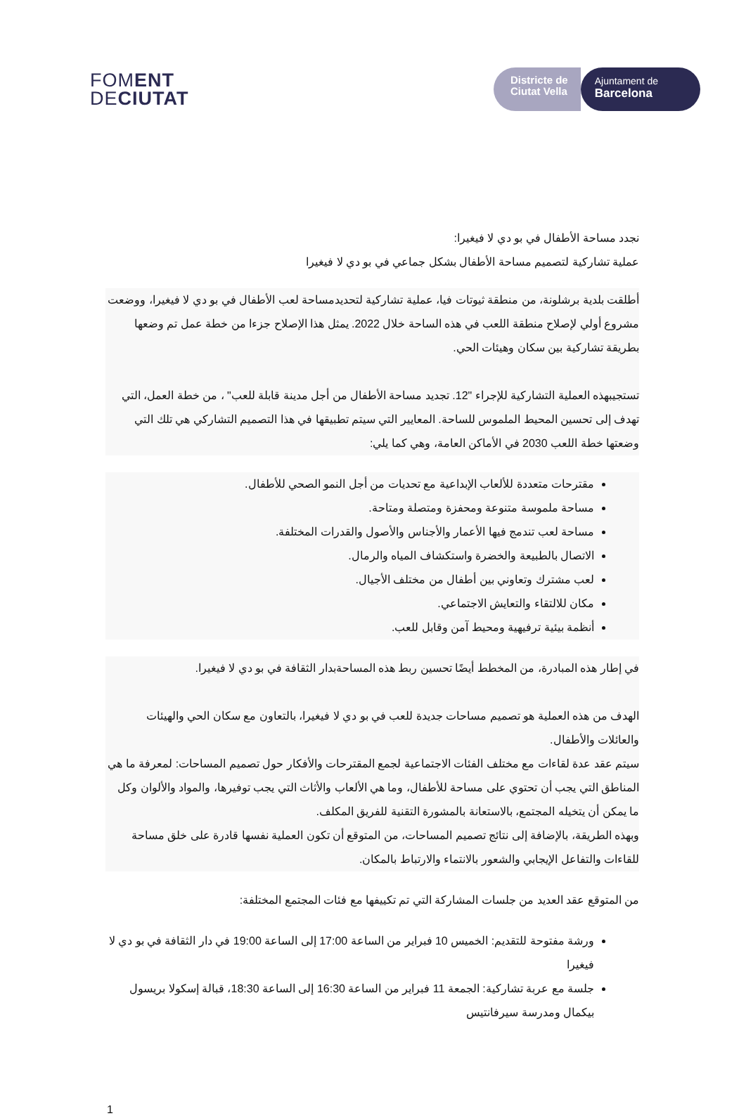FOMENT
DECIUTAT
Districte de
Ciutat Vella
Ajuntament de
Barcelona
نجدد مساحة الأطفال في بو دي لا فيغيرا:
عملية تشاركية لتصميم مساحة الأطفال بشكل جماعي في بو دي لا فيغيرا
أطلقت بلدية برشلونة، من منطقة ثيوتات فيا، عملية تشاركية لتحديدمساحة لعب الأطفال في بو دي لا فيغيرا، ووضعت مشروع أولي لإصلاح منطقة اللعب في هذه الساحة خلال 2022. يمثل هذا الإصلاح جزءا من خطة عمل تم وضعها بطريقة تشاركية بين سكان وهيئات الحي.
تستجيبهذه العملية التشاركية للإجراء "12. تجديد مساحة الأطفال من أجل مدينة قابلة للعب" ، من خطة العمل، التي تهدف إلى تحسين المحيط الملموس للساحة. المعايير التي سيتم تطبيقها في هذا التصميم التشاركي هي تلك التي وضعتها خطة اللعب 2030 في الأماكن العامة، وهي كما يلي:
مقترحات متعددة للألعاب الإبداعية مع تحديات من أجل النمو الصحي للأطفال.
مساحة ملموسة متنوعة ومحفزة ومتصلة ومتاحة.
مساحة لعب تندمج فيها الأعمار والأجناس والأصول والقدرات المختلفة.
الاتصال بالطبيعة والخضرة واستكشاف المياه والرمال.
لعب مشترك وتعاوني بين أطفال من مختلف الأجيال.
مكان للالتقاء والتعايش الاجتماعي.
أنظمة بيئية ترفيهية ومحيط آمن وقابل للعب.
في إطار هذه المبادرة، من المخطط أيضًا تحسين ربط هذه المساحةبدار الثقافة في بو دي لا فيغيرا.
الهدف من هذه العملية هو تصميم مساحات جديدة للعب في بو دي لا فيغيرا، بالتعاون مع سكان الحي والهيئات والعائلات والأطفال.
سيتم عقد عدة لقاءات مع مختلف الفئات الاجتماعية لجمع المقترحات والأفكار حول تصميم المساحات: لمعرفة ما هي المناطق التي يجب أن تحتوي على مساحة للأطفال، وما هي الألعاب والأثاث التي يجب توفيرها، والمواد والألوان وكل ما يمكن أن يتخيله المجتمع، بالاستعانة بالمشورة التقنية للفريق المكلف.
وبهذه الطريقة، بالإضافة إلى نتائج تصميم المساحات، من المتوقع أن تكون العملية نفسها قادرة على خلق مساحة للقاءات والتفاعل الإيجابي والشعور بالانتماء والارتباط بالمكان.
من المتوقع عقد العديد من جلسات المشاركة التي تم تكييفها مع فئات المجتمع المختلفة:
ورشة مفتوحة للتقديم: الخميس 10 فبراير من الساعة 17:00 إلى الساعة 19:00 في دار الثقافة في بو دي لا فيغيرا
جلسة مع عربة تشاركية: الجمعة 11 فبراير من الساعة 16:30 إلى الساعة 18:30، قبالة إسكولا بريسول بيكمال ومدرسة سيرفانتيس
1